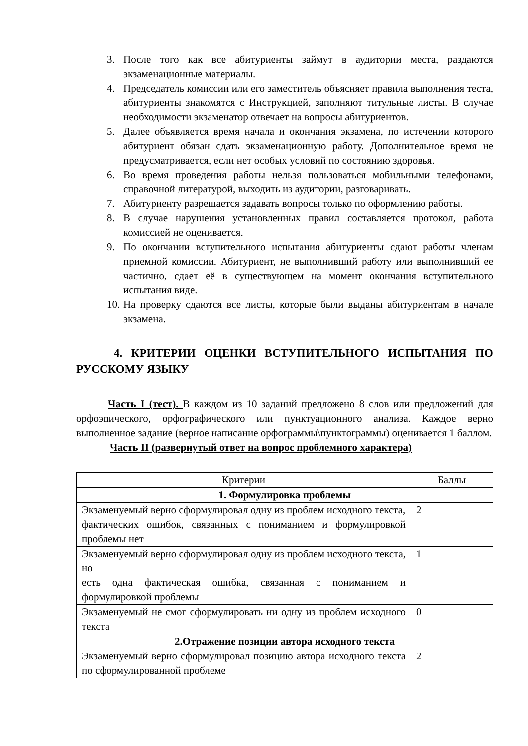3. После того как все абитуриенты займут в аудитории места, раздаются экзаменационные материалы.
4. Председатель комиссии или его заместитель объясняет правила выполнения теста, абитуриенты знакомятся с Инструкцией, заполняют титульные листы. В случае необходимости экзаменатор отвечает на вопросы абитуриентов.
5. Далее объявляется время начала и окончания экзамена, по истечении которого абитуриент обязан сдать экзаменационную работу. Дополнительное время не предусматривается, если нет особых условий по состоянию здоровья.
6. Во время проведения работы нельзя пользоваться мобильными телефонами, справочной литературой, выходить из аудитории, разговаривать.
7. Абитуриенту разрешается задавать вопросы только по оформлению работы.
8. В случае нарушения установленных правил составляется протокол, работа комиссией не оценивается.
9. По окончании вступительного испытания абитуриенты сдают работы членам приемной комиссии. Абитуриент, не выполнивший работу или выполнивший ее частично, сдает её в существующем на момент окончания вступительного испытания виде.
10. На проверку сдаются все листы, которые были выданы абитуриентам в начале экзамена.
4. КРИТЕРИИ ОЦЕНКИ ВСТУПИТЕЛЬНОГО ИСПЫТАНИЯ ПО РУССКОМУ ЯЗЫКУ
Часть I (тест). В каждом из 10 заданий предложено 8 слов или предложений для орфоэпического, орфографического или пунктуационного анализа. Каждое верно выполненное задание (верное написание орфограммы\пунктограммы) оценивается 1 баллом.
Часть II (развернутый ответ на вопрос проблемного характера)
| Критерии | Баллы |
| 1. Формулировка проблемы | |
| Экзаменуемый верно сформулировал одну из проблем исходного текста, фактических ошибок, связанных с пониманием и формулировкой проблемы нет | 2 |
| Экзаменуемый верно сформулировал одну из проблем исходного текста, но есть одна фактическая ошибка, связанная с пониманием и формулировкой проблемы | 1 |
| Экзаменуемый не смог сформулировать ни одну из проблем исходного текста | 0 |
| 2.Отражение позиции автора исходного текста | |
| Экзаменуемый верно сформулировал позицию автора исходного текста по сформулированной проблеме | 2 |